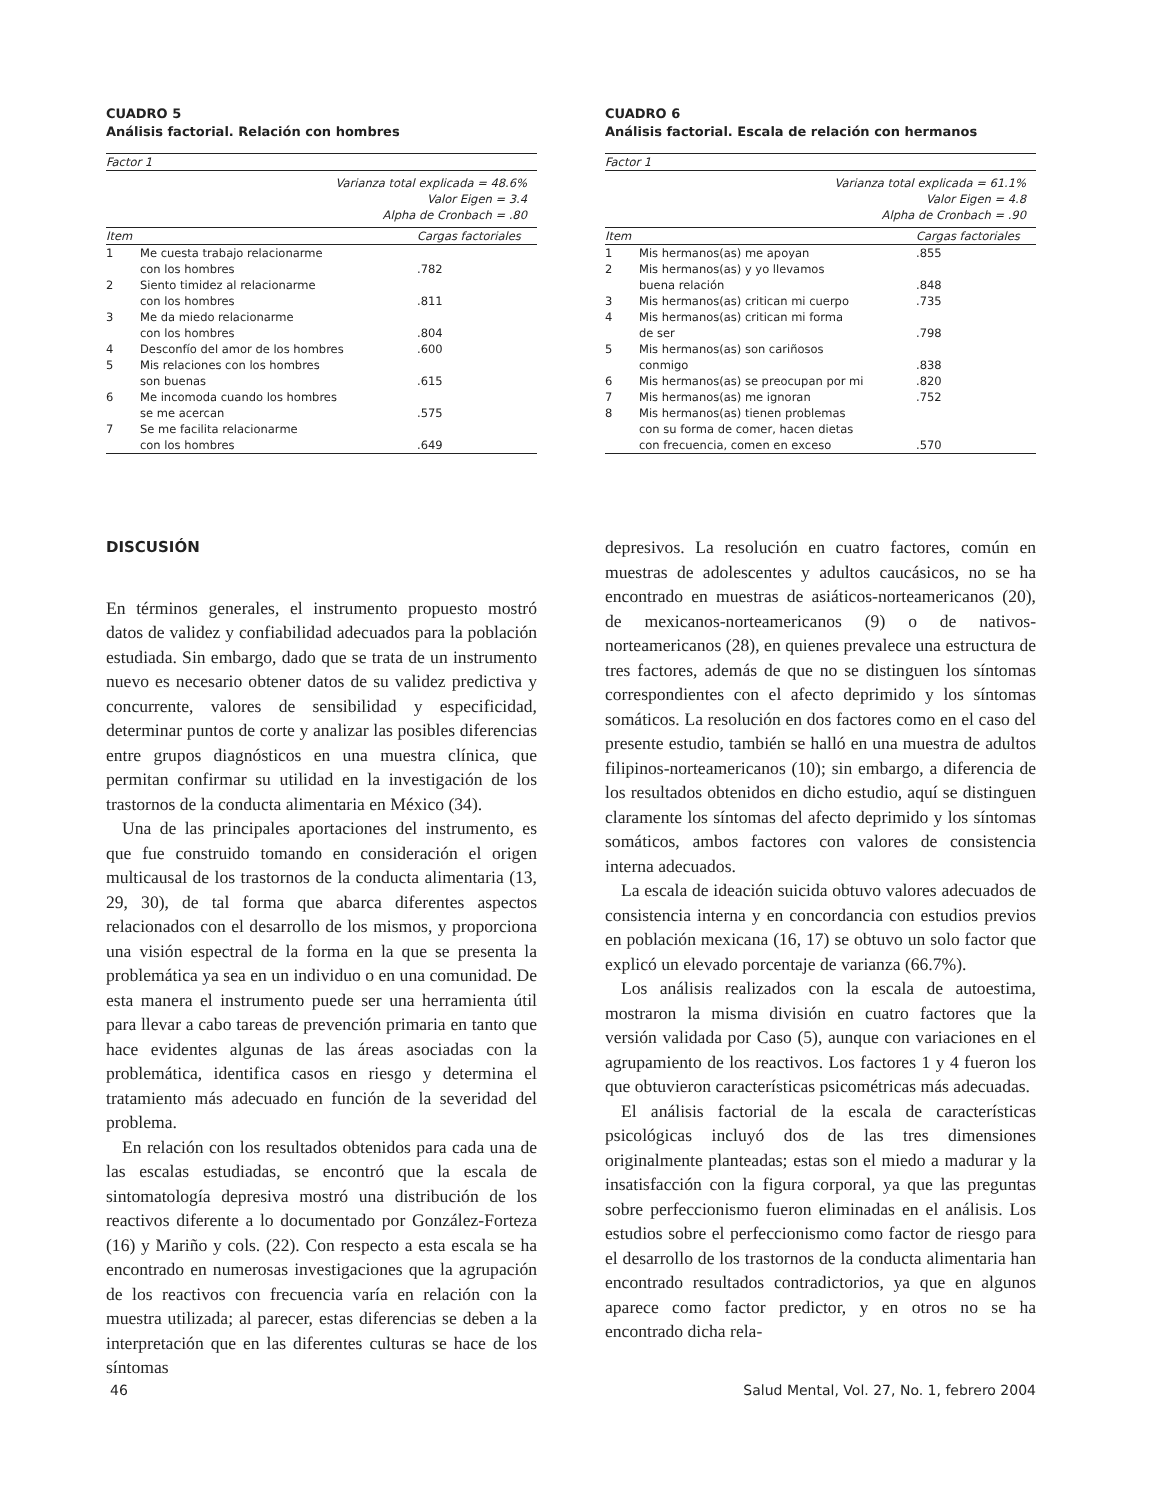CUADRO 5
Análisis factorial. Relación con hombres
| Factor 1 | | |
| Varianza total explicada = 48.6% Valor Eigen = 3.4 Alpha de Cronbach = .80 | | |
| Item | | Cargas factoriales |
| 1 | Me cuesta trabajo relacionarme con los hombres | .782 |
| 2 | Siento timidez al relacionarme con los hombres | .811 |
| 3 | Me da miedo relacionarme con los hombres | .804 |
| 4 | Desconfío del amor de los hombres | .600 |
| 5 | Mis relaciones con los hombres son buenas | .615 |
| 6 | Me incomoda cuando los hombres se me acercan | .575 |
| 7 | Se me facilita relacionarme con los hombres | .649 |
CUADRO 6
Análisis factorial. Escala de relación con hermanos
| Factor 1 | | |
| Varianza total explicada = 61.1% Valor Eigen = 4.8 Alpha de Cronbach = .90 | | |
| Item | | Cargas factoriales |
| 1 | Mis hermanos(as) me apoyan | .855 |
| 2 | Mis hermanos(as) y yo llevamos buena relación | .848 |
| 3 | Mis hermanos(as) critican mi cuerpo | .735 |
| 4 | Mis hermanos(as) critican mi forma de ser | .798 |
| 5 | Mis hermanos(as) son cariñosos conmigo | .838 |
| 6 | Mis hermanos(as) se preocupan por mi | .820 |
| 7 | Mis hermanos(as) me ignoran | .752 |
| 8 | Mis hermanos(as) tienen problemas con su forma de comer, hacen dietas con frecuencia, comen en exceso | .570 |
DISCUSIÓN
En términos generales, el instrumento propuesto mostró datos de validez y confiabilidad adecuados para la población estudiada. Sin embargo, dado que se trata de un instrumento nuevo es necesario obtener datos de su validez predictiva y concurrente, valores de sensibilidad y especificidad, determinar puntos de corte y analizar las posibles diferencias entre grupos diagnósticos en una muestra clínica, que permitan confirmar su utilidad en la investigación de los trastornos de la conducta alimentaria en México (34).
Una de las principales aportaciones del instrumento, es que fue construido tomando en consideración el origen multicausal de los trastornos de la conducta alimentaria (13, 29, 30), de tal forma que abarca diferentes aspectos relacionados con el desarrollo de los mismos, y proporciona una visión espectral de la forma en la que se presenta la problemática ya sea en un individuo o en una comunidad. De esta manera el instrumento puede ser una herramienta útil para llevar a cabo tareas de prevención primaria en tanto que hace evidentes algunas de las áreas asociadas con la problemática, identifica casos en riesgo y determina el tratamiento más adecuado en función de la severidad del problema.
En relación con los resultados obtenidos para cada una de las escalas estudiadas, se encontró que la escala de sintomatología depresiva mostró una distribución de los reactivos diferente a lo documentado por González-Forteza (16) y Mariño y cols. (22). Con respecto a esta escala se ha encontrado en numerosas investigaciones que la agrupación de los reactivos con frecuencia varía en relación con la muestra utilizada; al parecer, estas diferencias se deben a la interpretación que en las diferentes culturas se hace de los síntomas
depresivos. La resolución en cuatro factores, común en muestras de adolescentes y adultos caucásicos, no se ha encontrado en muestras de asiáticos-norteamericanos (20), de mexicanos-norteamericanos (9) o de nativos-norteamericanos (28), en quienes prevalece una estructura de tres factores, además de que no se distinguen los síntomas correspondientes con el afecto deprimido y los síntomas somáticos. La resolución en dos factores como en el caso del presente estudio, también se halló en una muestra de adultos filipinos-norteamericanos (10); sin embargo, a diferencia de los resultados obtenidos en dicho estudio, aquí se distinguen claramente los síntomas del afecto deprimido y los síntomas somáticos, ambos factores con valores de consistencia interna adecuados.
La escala de ideación suicida obtuvo valores adecuados de consistencia interna y en concordancia con estudios previos en población mexicana (16, 17) se obtuvo un solo factor que explicó un elevado porcentaje de varianza (66.7%).
Los análisis realizados con la escala de autoestima, mostraron la misma división en cuatro factores que la versión validada por Caso (5), aunque con variaciones en el agrupamiento de los reactivos. Los factores 1 y 4 fueron los que obtuvieron características psicométricas más adecuadas.
El análisis factorial de la escala de características psicológicas incluyó dos de las tres dimensiones originalmente planteadas; estas son el miedo a madurar y la insatisfacción con la figura corporal, ya que las preguntas sobre perfeccionismo fueron eliminadas en el análisis. Los estudios sobre el perfeccionismo como factor de riesgo para el desarrollo de los trastornos de la conducta alimentaria han encontrado resultados contradictorios, ya que en algunos aparece como factor predictor, y en otros no se ha encontrado dicha rela-
46 Salud Mental, Vol. 27, No. 1, febrero 2004